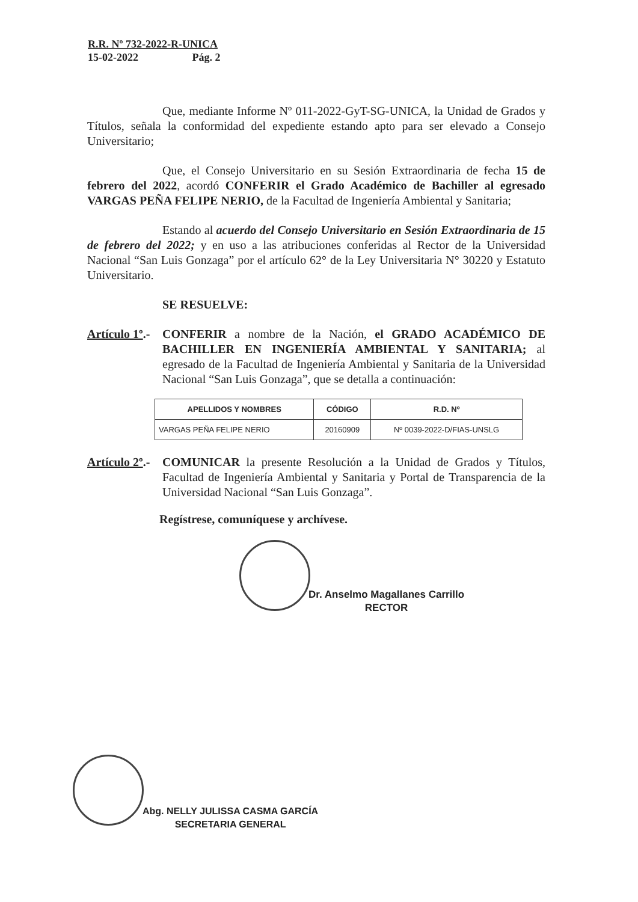R.R. Nº 732-2022-R-UNICA
15-02-2022 Pág. 2
Que, mediante Informe Nº 011-2022-GyT-SG-UNICA, la Unidad de Grados y Títulos, señala la conformidad del expediente estando apto para ser elevado a Consejo Universitario;
Que, el Consejo Universitario en su Sesión Extraordinaria de fecha 15 de febrero del 2022, acordó CONFERIR el Grado Académico de Bachiller al egresado VARGAS PEÑA FELIPE NERIO, de la Facultad de Ingeniería Ambiental y Sanitaria;
Estando al acuerdo del Consejo Universitario en Sesión Extraordinaria de 15 de febrero del 2022; y en uso a las atribuciones conferidas al Rector de la Universidad Nacional “San Luis Gonzaga” por el artículo 62° de la Ley Universitaria N° 30220 y Estatuto Universitario.
SE RESUELVE:
Artículo 1º.-
CONFERIR a nombre de la Nación, el GRADO ACADÉMICO DE BACHILLER EN INGENIERÍA AMBIENTAL Y SANITARIA; al egresado de la Facultad de Ingeniería Ambiental y Sanitaria de la Universidad Nacional “San Luis Gonzaga”, que se detalla a continuación:
| APELLIDOS Y NOMBRES | CÓDIGO | R.D. Nº |
| --- | --- | --- |
| VARGAS PEÑA FELIPE NERIO | 20160909 | Nº 0039-2022-D/FIAS-UNSLG |
Artículo 2º.-
COMUNICAR la presente Resolución a la Unidad de Grados y Títulos, Facultad de Ingeniería Ambiental y Sanitaria y Portal de Transparencia de la Universidad Nacional “San Luis Gonzaga”.
Regístrese, comuníquese y archívese.
Dr. Anselmo Magallanes Carrillo
RECTOR
Abg. NELLY JULISSA CASMA GARCÍA
SECRETARIA GENERAL